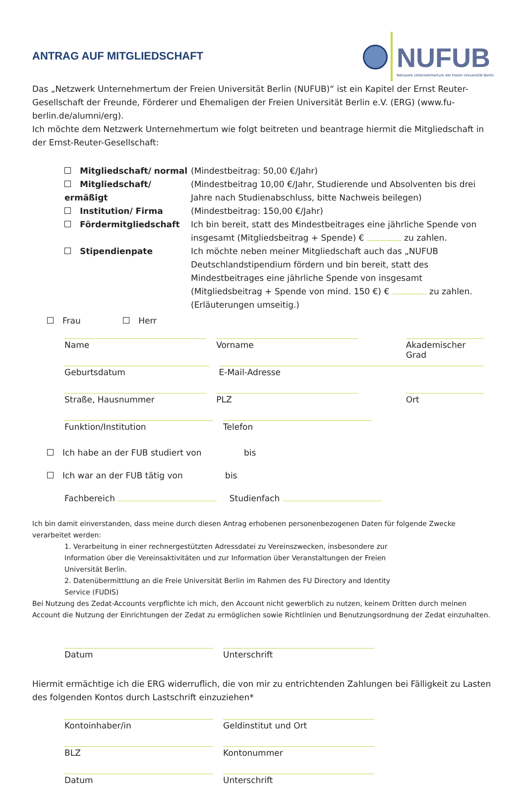NUFUB
Netzwerk Unternehmertum der Freien Universität Berlin
ANTRAG AUF MITGLIEDSCHAFT
Das „Netzwerk Unternehmertum der Freien Universität Berlin (NUFUB)“ ist ein Kapitel der Ernst Reuter-Gesellschaft der Freunde, Förderer und Ehemaligen der Freien Universität Berlin e.V. (ERG) (www.fu-berlin.de/alumni/erg).
Ich möchte dem Netzwerk Unternehmertum wie folgt beitreten und beantrage hiermit die Mitgliedschaft in der Ernst-Reuter-Gesellschaft:
Mitgliedschaft/ normal (Mindestbeitrag: 50,00 €/Jahr)
Mitgliedschaft/ ermäßigt (Mindestbeitrag 10,00 €/Jahr, Studierende und Absolventen bis drei Jahre nach Studienabschluss, bitte Nachweis beilegen)
Institution/ Firma (Mindestbeitrag: 150,00 €/Jahr)
Fördermitgliedschaft Ich bin bereit, statt des Mindestbeitrages eine jährliche Spende von insgesamt (Mitgliedsbeitrag + Spende) € zu zahlen.
Stipendienpate Ich möchte neben meiner Mitgliedschaft auch das „NUFUB Deutschlandstipendium fördern und bin bereit, statt des Mindestbeitrages eine jährliche Spende von insgesamt (Mitgliedsbeitrag + Spende von mind. 150 €) € zu zahlen. (Erläuterungen umseitig.)
Frau Herr
Name Vorname Akademischer Grad
Geburtsdatum E-Mail-Adresse
Straße, Hausnummer PLZ Ort
Funktion/Institution Telefon
Ich habe an der FUB studiert von bis
Ich war an der FUB tätig von bis
Fachbereich Studienfach
Ich bin damit einverstanden, dass meine durch diesen Antrag erhobenen personenbezogenen Daten für folgende Zwecke verarbeitet werden:
1. Verarbeitung in einer rechnergestützten Adressdatei zu Vereinszwecken, insbesondere zur Information über die Vereinsaktivitäten und zur Information über Veranstaltungen der Freien Universität Berlin.
2. Datenübermittlung an die Freie Universität Berlin im Rahmen des FU Directory and Identity Service (FUDIS)
Bei Nutzung des Zedat-Accounts verpflichte ich mich, den Account nicht gewerblich zu nutzen, keinem Dritten durch meinen Account die Nutzung der Einrichtungen der Zedat zu ermöglichen sowie Richtlinien und Benutzungsordnung der Zedat einzuhalten.
Datum Unterschrift
Hiermit ermächtige ich die ERG widerruflich, die von mir zu entrichtenden Zahlungen bei Fälligkeit zu Lasten des folgenden Kontos durch Lastschrift einzuziehen*
Kontoinhaber/in Geldinstitut und Ort
BLZ Kontonummer
Datum Unterschrift